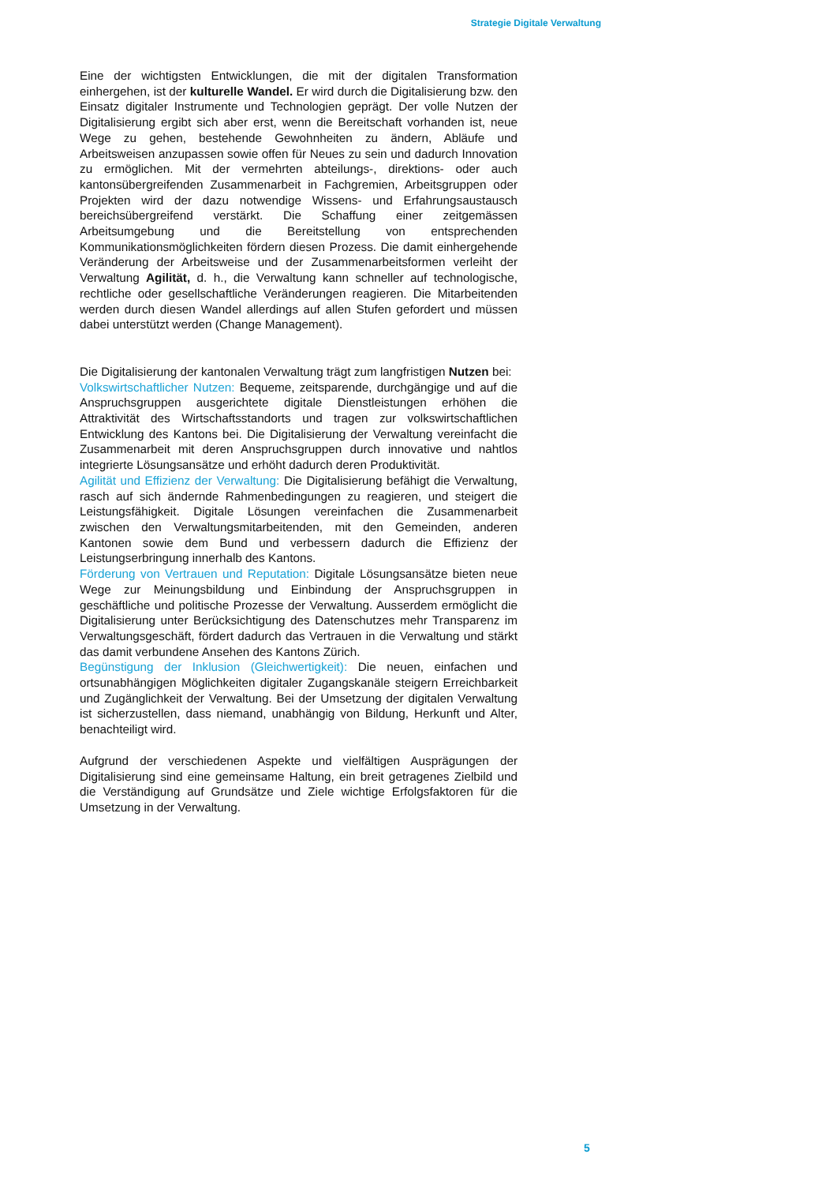Strategie Digitale Verwaltung
Eine der wichtigsten Entwicklungen, die mit der digitalen Transformation einhergehen, ist der kulturelle Wandel. Er wird durch die Digitalisierung bzw. den Einsatz digitaler Instrumente und Technologien geprägt. Der volle Nutzen der Digitalisierung ergibt sich aber erst, wenn die Bereitschaft vorhanden ist, neue Wege zu gehen, bestehende Gewohnheiten zu ändern, Abläufe und Arbeitsweisen anzupassen sowie offen für Neues zu sein und dadurch Innovation zu ermöglichen. Mit der vermehrten abteilungs-, direktions- oder auch kantonsübergreifenden Zusammenarbeit in Fachgremien, Arbeitsgruppen oder Projekten wird der dazu notwendige Wissens- und Erfahrungsaustausch bereichsübergreifend verstärkt. Die Schaffung einer zeitgemässen Arbeitsumgebung und die Bereitstellung von entsprechenden Kommunikationsmöglichkeiten fördern diesen Prozess. Die damit einhergehende Veränderung der Arbeitsweise und der Zusammenarbeitsformen verleiht der Verwaltung Agilität, d. h., die Verwaltung kann schneller auf technologische, rechtliche oder gesellschaftliche Veränderungen reagieren. Die Mitarbeitenden werden durch diesen Wandel allerdings auf allen Stufen gefordert und müssen dabei unterstützt werden (Change Management).
Die Digitalisierung der kantonalen Verwaltung trägt zum langfristigen Nutzen bei:
Volkswirtschaftlicher Nutzen: Bequeme, zeitsparende, durchgängige und auf die Anspruchsgruppen ausgerichtete digitale Dienstleistungen erhöhen die Attraktivität des Wirtschaftsstandorts und tragen zur volkswirtschaftlichen Entwicklung des Kantons bei. Die Digitalisierung der Verwaltung vereinfacht die Zusammenarbeit mit deren Anspruchsgruppen durch innovative und nahtlos integrierte Lösungsansätze und erhöht dadurch deren Produktivität.
Agilität und Effizienz der Verwaltung: Die Digitalisierung befähigt die Verwaltung, rasch auf sich ändernde Rahmenbedingungen zu reagieren, und steigert die Leistungsfähigkeit. Digitale Lösungen vereinfachen die Zusammenarbeit zwischen den Verwaltungsmitarbeitenden, mit den Gemeinden, anderen Kantonen sowie dem Bund und verbessern dadurch die Effizienz der Leistungserbringung innerhalb des Kantons.
Förderung von Vertrauen und Reputation: Digitale Lösungsansätze bieten neue Wege zur Meinungsbildung und Einbindung der Anspruchsgruppen in geschäftliche und politische Prozesse der Verwaltung. Ausserdem ermöglicht die Digitalisierung unter Berücksichtigung des Datenschutzes mehr Transparenz im Verwaltungsgeschäft, fördert dadurch das Vertrauen in die Verwaltung und stärkt das damit verbundene Ansehen des Kantons Zürich.
Begünstigung der Inklusion (Gleichwertigkeit): Die neuen, einfachen und ortsunabhängigen Möglichkeiten digitaler Zugangskanäle steigern Erreichbarkeit und Zugänglichkeit der Verwaltung. Bei der Umsetzung der digitalen Verwaltung ist sicherzustellen, dass niemand, unabhängig von Bildung, Herkunft und Alter, benachteiligt wird.
Aufgrund der verschiedenen Aspekte und vielfältigen Ausprägungen der Digitalisierung sind eine gemeinsame Haltung, ein breit getragenes Zielbild und die Verständigung auf Grundsätze und Ziele wichtige Erfolgsfaktoren für die Umsetzung in der Verwaltung.
5